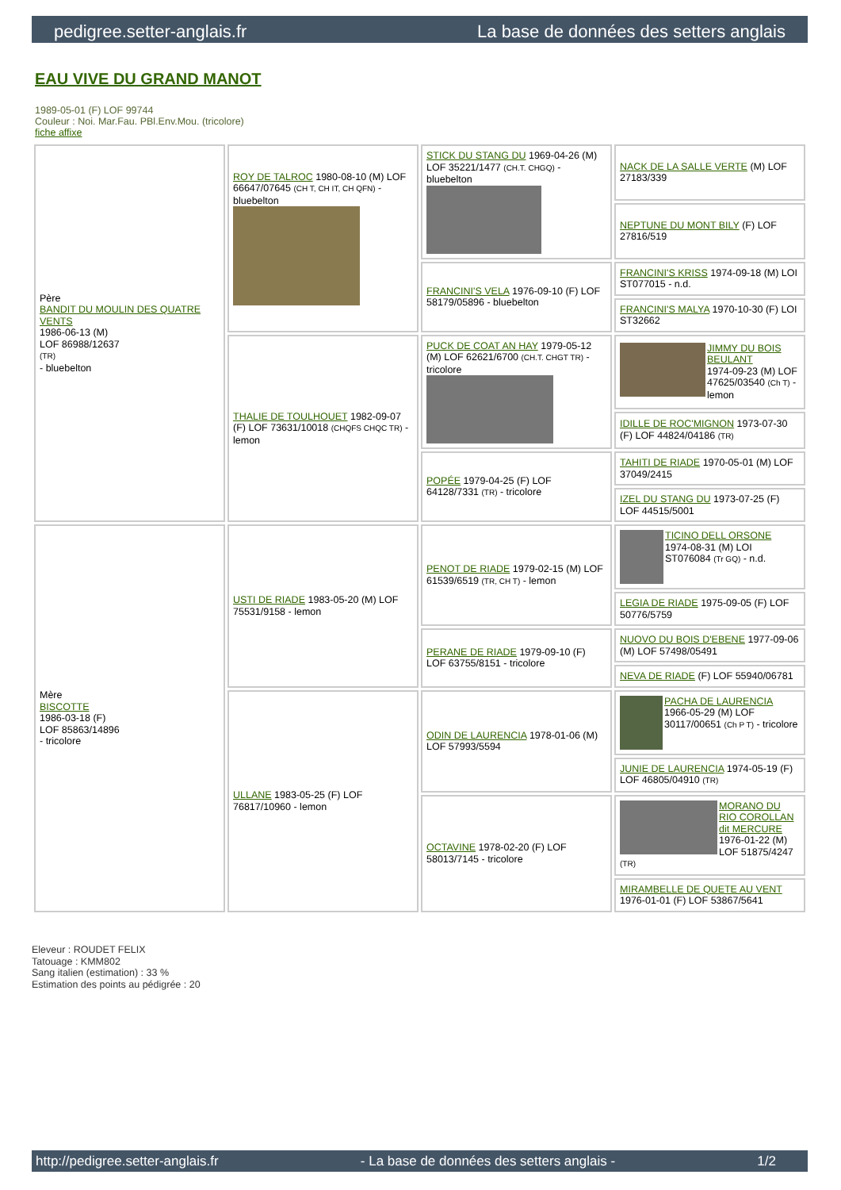pedigree.setter-anglais.fr La base de données des setters anglais
EAU VIVE DU GRAND MANOT
1989-05-01 (F) LOF 99744
Couleur : Noi. Mar.Fau. PBl.Env.Mou. (tricolore)
fiche affixe
| Père BANDIT DU MOULIN DES QUATRE VENTS 1986-06-13 (M) LOF 86988/12637 (TR) - bluebelton | ROY DE TALROC 1980-08-10 (M) LOF 66647/07645 (CH T, CH IT, CH QFN) - bluebelton | STICK DU STANG DU 1969-04-26 (M) LOF 35221/1477 (CH.T. CHGQ) - bluebelton | NACK DE LA SALLE VERTE (M) LOF 27183/339 |
| | | | NEPTUNE DU MONT BILY (F) LOF 27816/519 |
| | | FRANCINI'S VELA 1976-09-10 (F) LOF 58179/05896 - bluebelton | FRANCINI'S KRISS 1974-09-18 (M) LOI ST077015 - n.d. |
| | | | FRANCINI'S MALYA 1970-10-30 (F) LOI ST32662 |
| | THALIE DE TOULHOUET 1982-09-07 (F) LOF 73631/10018 (CHQFS CHQC TR) - lemon | PUCK DE COAT AN HAY 1979-05-12 (M) LOF 62621/6700 (CH.T. CHGT TR) - tricolore | JIMMY DU BOIS BEULANT 1974-09-23 (M) LOF 47625/03540 (Ch T) - lemon |
| | | | IDILLE DE ROC'MIGNON 1973-07-30 (F) LOF 44824/04186 (TR) |
| | | POPÉE 1979-04-25 (F) LOF 64128/7331 (TR) - tricolore | TAHITI DE RIADE 1970-05-01 (M) LOF 37049/2415 |
| | | | IZEL DU STANG DU 1973-07-25 (F) LOF 44515/5001 |
| Mère BISCOTTE 1986-03-18 (F) LOF 85863/14896 - tricolore | USTI DE RIADE 1983-05-20 (M) LOF 75531/9158 - lemon | PENOT DE RIADE 1979-02-15 (M) LOF 61539/6519 (TR, CH T) - lemon | TICINO DELL ORSONE 1974-08-31 (M) LOI ST076084 (Tr GQ) - n.d. |
| | | | LEGIA DE RIADE 1975-09-05 (F) LOF 50776/5759 |
| | | PERANE DE RIADE 1979-09-10 (F) LOF 63755/8151 - tricolore | NUOVO DU BOIS D'EBENE 1977-09-06 (M) LOF 57498/05491 |
| | | | NEVA DE RIADE (F) LOF 55940/06781 |
| | ULLANE 1983-05-25 (F) LOF 76817/10960 - lemon | ODIN DE LAURENCIA 1978-01-06 (M) LOF 57993/5594 | PACHA DE LAURENCIA 1966-05-29 (M) LOF 30117/00651 (Ch P T) - tricolore |
| | | | JUNIE DE LAURENCIA 1974-05-19 (F) LOF 46805/04910 (TR) |
| | | OCTAVINE 1978-02-20 (F) LOF 58013/7145 - tricolore | MORANO DU RIO COROLLAN dit MERCURE 1976-01-22 (M) LOF 51875/4247 (TR) |
| | | | MIRAMBELLE DE QUETE AU VENT 1976-01-01 (F) LOF 53867/5641 |
Eleveur : ROUDET FELIX
Tatouage : KMM802
Sang italien (estimation) : 33 %
Estimation des points au pédigrée : 20
http://pedigree.setter-anglais.fr - La base de données des setters anglais - 1/2